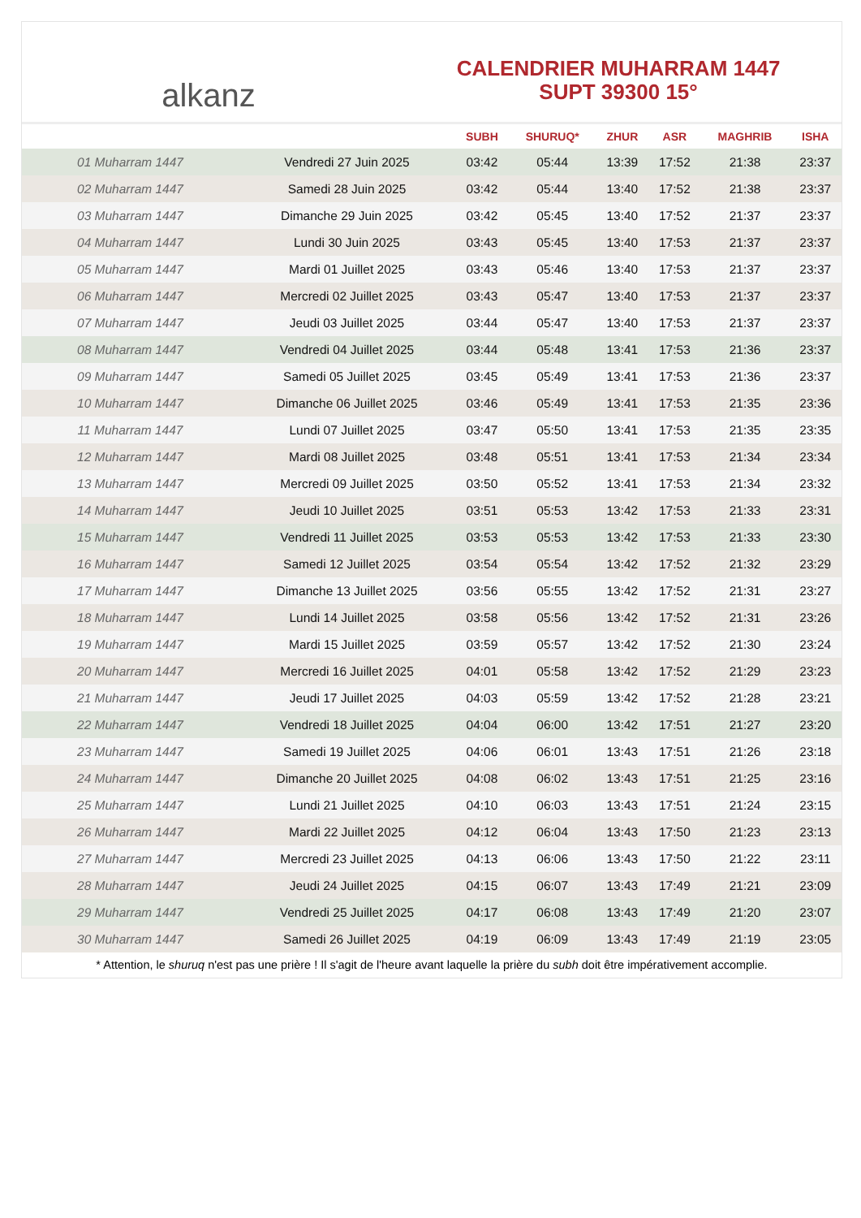alkanz
CALENDRIER MUHARRAM 1447
SUPT 39300 15°
| | | SUBH | SHURUQ* | ZHUR | ASR | MAGHRIB | ISHA |
| --- | --- | --- | --- | --- | --- | --- | --- |
| 01 Muharram 1447 | Vendredi 27 Juin 2025 | 03:42 | 05:44 | 13:39 | 17:52 | 21:38 | 23:37 |
| 02 Muharram 1447 | Samedi 28 Juin 2025 | 03:42 | 05:44 | 13:40 | 17:52 | 21:38 | 23:37 |
| 03 Muharram 1447 | Dimanche 29 Juin 2025 | 03:42 | 05:45 | 13:40 | 17:52 | 21:37 | 23:37 |
| 04 Muharram 1447 | Lundi 30 Juin 2025 | 03:43 | 05:45 | 13:40 | 17:53 | 21:37 | 23:37 |
| 05 Muharram 1447 | Mardi 01 Juillet 2025 | 03:43 | 05:46 | 13:40 | 17:53 | 21:37 | 23:37 |
| 06 Muharram 1447 | Mercredi 02 Juillet 2025 | 03:43 | 05:47 | 13:40 | 17:53 | 21:37 | 23:37 |
| 07 Muharram 1447 | Jeudi 03 Juillet 2025 | 03:44 | 05:47 | 13:40 | 17:53 | 21:37 | 23:37 |
| 08 Muharram 1447 | Vendredi 04 Juillet 2025 | 03:44 | 05:48 | 13:41 | 17:53 | 21:36 | 23:37 |
| 09 Muharram 1447 | Samedi 05 Juillet 2025 | 03:45 | 05:49 | 13:41 | 17:53 | 21:36 | 23:37 |
| 10 Muharram 1447 | Dimanche 06 Juillet 2025 | 03:46 | 05:49 | 13:41 | 17:53 | 21:35 | 23:36 |
| 11 Muharram 1447 | Lundi 07 Juillet 2025 | 03:47 | 05:50 | 13:41 | 17:53 | 21:35 | 23:35 |
| 12 Muharram 1447 | Mardi 08 Juillet 2025 | 03:48 | 05:51 | 13:41 | 17:53 | 21:34 | 23:34 |
| 13 Muharram 1447 | Mercredi 09 Juillet 2025 | 03:50 | 05:52 | 13:41 | 17:53 | 21:34 | 23:32 |
| 14 Muharram 1447 | Jeudi 10 Juillet 2025 | 03:51 | 05:53 | 13:42 | 17:53 | 21:33 | 23:31 |
| 15 Muharram 1447 | Vendredi 11 Juillet 2025 | 03:53 | 05:53 | 13:42 | 17:53 | 21:33 | 23:30 |
| 16 Muharram 1447 | Samedi 12 Juillet 2025 | 03:54 | 05:54 | 13:42 | 17:52 | 21:32 | 23:29 |
| 17 Muharram 1447 | Dimanche 13 Juillet 2025 | 03:56 | 05:55 | 13:42 | 17:52 | 21:31 | 23:27 |
| 18 Muharram 1447 | Lundi 14 Juillet 2025 | 03:58 | 05:56 | 13:42 | 17:52 | 21:31 | 23:26 |
| 19 Muharram 1447 | Mardi 15 Juillet 2025 | 03:59 | 05:57 | 13:42 | 17:52 | 21:30 | 23:24 |
| 20 Muharram 1447 | Mercredi 16 Juillet 2025 | 04:01 | 05:58 | 13:42 | 17:52 | 21:29 | 23:23 |
| 21 Muharram 1447 | Jeudi 17 Juillet 2025 | 04:03 | 05:59 | 13:42 | 17:52 | 21:28 | 23:21 |
| 22 Muharram 1447 | Vendredi 18 Juillet 2025 | 04:04 | 06:00 | 13:42 | 17:51 | 21:27 | 23:20 |
| 23 Muharram 1447 | Samedi 19 Juillet 2025 | 04:06 | 06:01 | 13:43 | 17:51 | 21:26 | 23:18 |
| 24 Muharram 1447 | Dimanche 20 Juillet 2025 | 04:08 | 06:02 | 13:43 | 17:51 | 21:25 | 23:16 |
| 25 Muharram 1447 | Lundi 21 Juillet 2025 | 04:10 | 06:03 | 13:43 | 17:51 | 21:24 | 23:15 |
| 26 Muharram 1447 | Mardi 22 Juillet 2025 | 04:12 | 06:04 | 13:43 | 17:50 | 21:23 | 23:13 |
| 27 Muharram 1447 | Mercredi 23 Juillet 2025 | 04:13 | 06:06 | 13:43 | 17:50 | 21:22 | 23:11 |
| 28 Muharram 1447 | Jeudi 24 Juillet 2025 | 04:15 | 06:07 | 13:43 | 17:49 | 21:21 | 23:09 |
| 29 Muharram 1447 | Vendredi 25 Juillet 2025 | 04:17 | 06:08 | 13:43 | 17:49 | 21:20 | 23:07 |
| 30 Muharram 1447 | Samedi 26 Juillet 2025 | 04:19 | 06:09 | 13:43 | 17:49 | 21:19 | 23:05 |
* Attention, le shuruq n'est pas une prière ! Il s'agit de l'heure avant laquelle la prière du subh doit être impérativement accomplie.